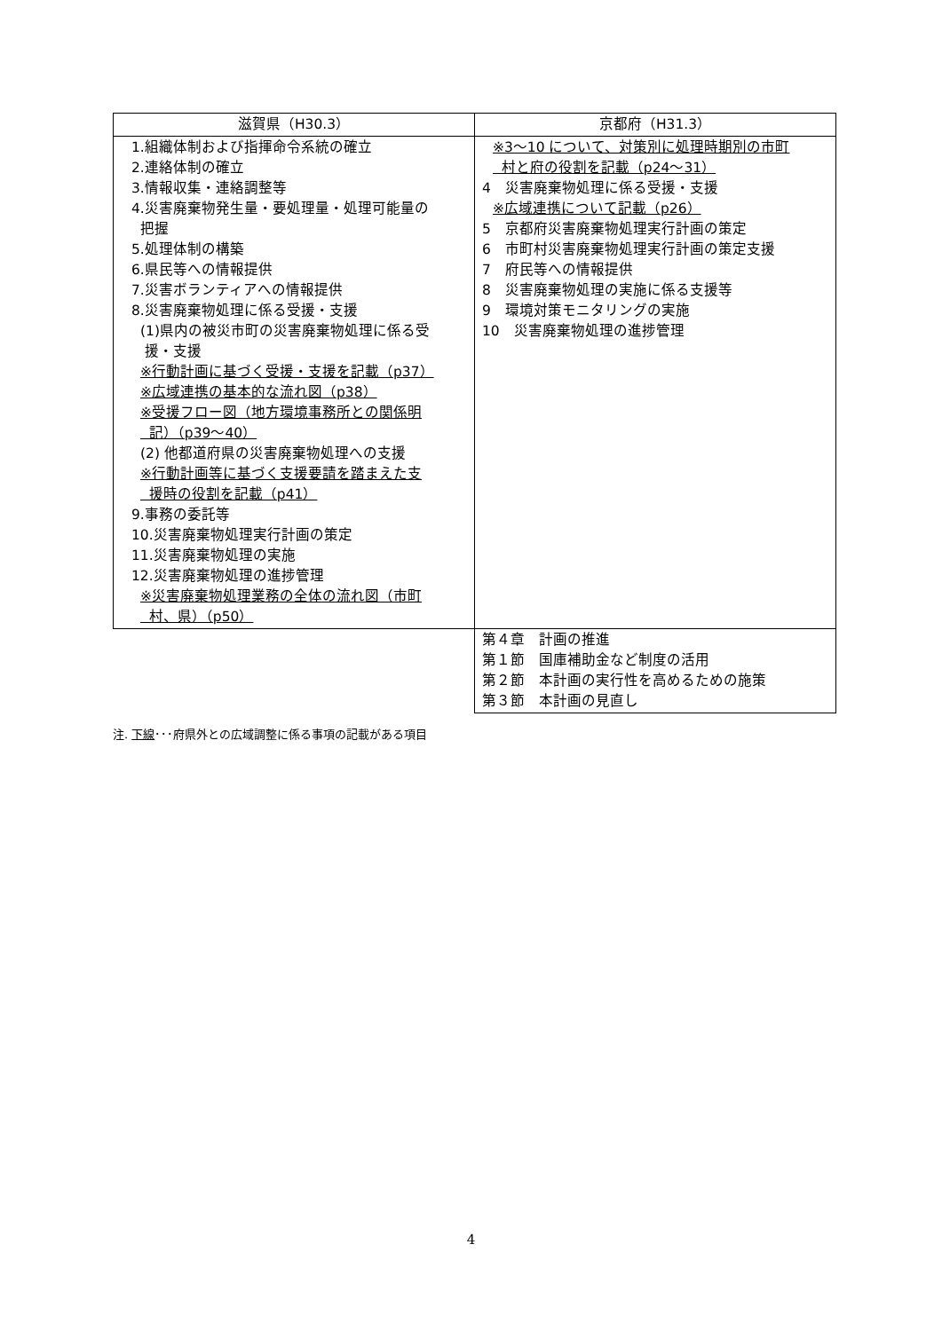| 滋賀県（H30.3） | 京都府（H31.3） |
| --- | --- |
| 1.組織体制および指揮命令系統の確立 2.連絡体制の確立 3.情報収集・連絡調整等 4.災害廃棄物発生量・要処理量・処理可能量の 把握 5.処理体制の構築 6.県民等への情報提供 7.災害ボランティアへの情報提供 8.災害廃棄物処理に係る受援・支援 (1)県内の被災市町の災害廃棄物処理に係る受 援・支援 ※行動計画に基づく受援・支援を記載（p37） ※広域連携の基本的な流れ図（p38） ※受援フロー図（地方環境事務所との関係明 記）（p39〜40） (2) 他都道府県の災害廃棄物処理への支援 ※行動計画等に基づく支援要請を踏まえた支 援時の役割を記載（p41） 9.事務の委託等 10.災害廃棄物処理実行計画の策定 11.災害廃棄物処理の実施 12.災害廃棄物処理の進捗管理 ※災害廃棄物処理業務の全体の流れ図（市町 村、県）（p50） | ※3〜10 について、対策別に処理時期別の市町 村と府の役割を記載（p24〜31） 4 災害廃棄物処理に係る受援・支援 ※広域連携について記載（p26） 5 京都府災害廃棄物処理実行計画の策定 6 市町村災害廃棄物処理実行計画の策定支援 7 府民等への情報提供 8 災害廃棄物処理の実施に係る支援等 9 環境対策モニタリングの実施 10 災害廃棄物処理の進捗管理 |
| | 第４章 計画の推進 第１節 国庫補助金など制度の活用 第２節 本計画の実行性を高めるための施策 第３節 本計画の見直し |
注. 下線･･･府県外との広域調整に係る事項の記載がある項目
4